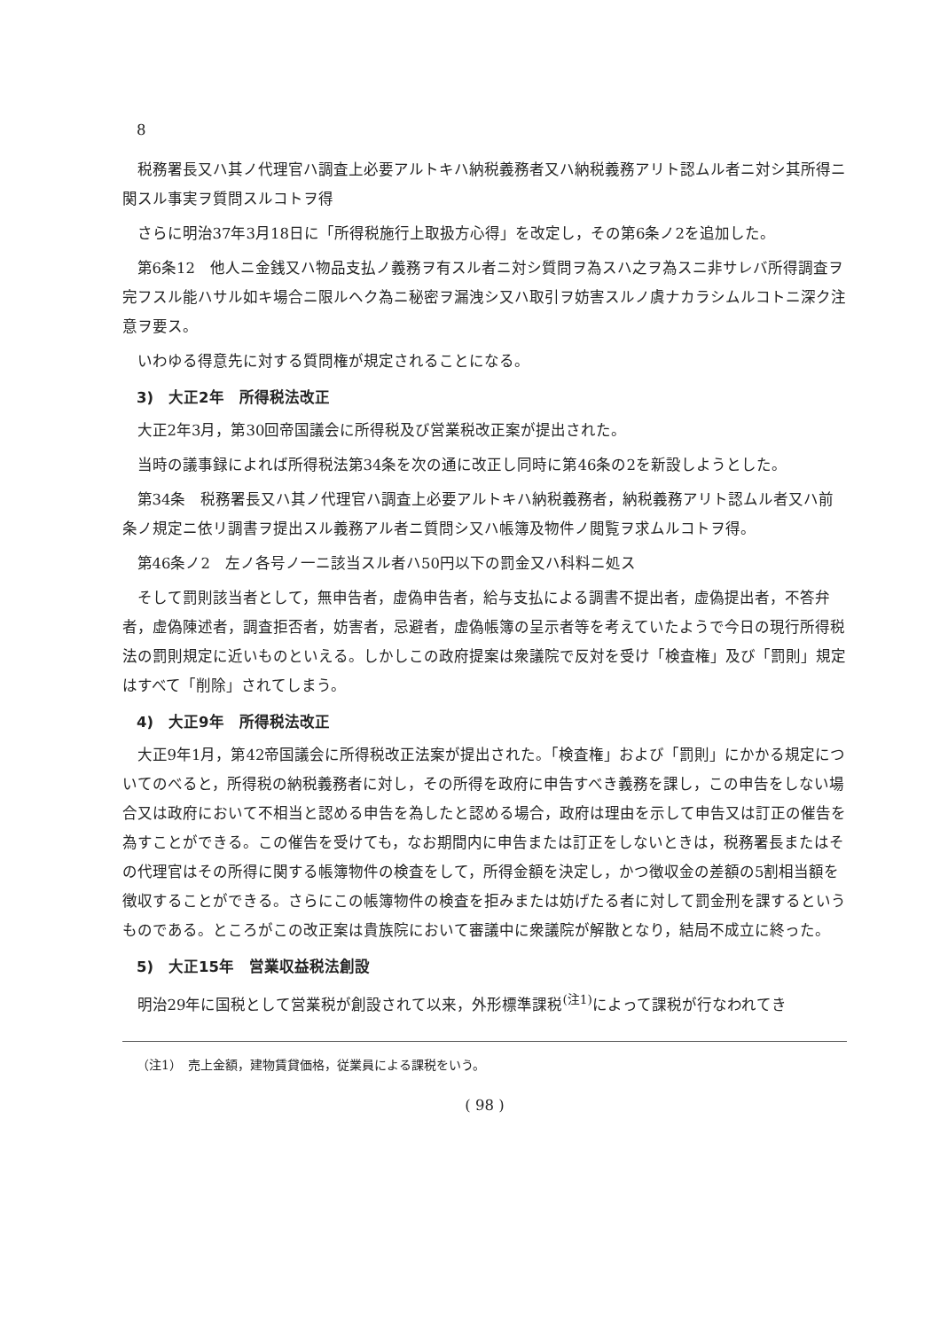8
税務署長又ハ其ノ代理官ハ調査上必要アルトキハ納税義務者又ハ納税義務アリト認ムル者ニ対シ其所得ニ関スル事実ヲ質問スルコトヲ得
さらに明治37年3月18日に「所得税施行上取扱方心得」を改定し，その第6条ノ2を追加した。
第6条12　他人ニ金銭又ハ物品支払ノ義務ヲ有スル者ニ対シ質問ヲ為スハ之ヲ為スニ非サレバ所得調査ヲ完フスル能ハサル如キ場合ニ限ルヘク為ニ秘密ヲ漏洩シ又ハ取引ヲ妨害スルノ虞ナカラシムルコトニ深ク注意ヲ要ス。
いわゆる得意先に対する質問権が規定されることになる。
3)　大正2年　所得税法改正
大正2年3月，第30回帝国議会に所得税及び営業税改正案が提出された。
当時の議事録によれば所得税法第34条を次の通に改正し同時に第46条の2を新設しようとした。
第34条　税務署長又ハ其ノ代理官ハ調査上必要アルトキハ納税義務者，納税義務アリト認ムル者又ハ前条ノ規定ニ依リ調書ヲ提出スル義務アル者ニ質問シ又ハ帳簿及物件ノ閲覧ヲ求ムルコトヲ得。
第46条ノ2　左ノ各号ノ一ニ該当スル者ハ50円以下の罰金又ハ科料ニ処ス
そして罰則該当者として，無申告者，虚偽申告者，給与支払による調書不提出者，虚偽提出者，不答弁者，虚偽陳述者，調査拒否者，妨害者，忌避者，虚偽帳簿の呈示者等を考えていたようで今日の現行所得税法の罰則規定に近いものといえる。しかしこの政府提案は衆議院で反対を受け「検査権」及び「罰則」規定はすべて「削除」されてしまう。
4)　大正9年　所得税法改正
大正9年1月，第42帝国議会に所得税改正法案が提出された。「検査権」および「罰則」にかかる規定についてのべると，所得税の納税義務者に対し，その所得を政府に申告すべき義務を課し，この申告をしない場合又は政府において不相当と認める申告を為したと認める場合，政府は理由を示して申告又は訂正の催告を為すことができる。この催告を受けても，なお期間内に申告または訂正をしないときは，税務署長またはその代理官はその所得に関する帳簿物件の検査をして，所得金額を決定し，かつ徴収金の差額の5割相当額を徴収することができる。さらにこの帳簿物件の検査を拒みまたは妨げたる者に対して罰金刑を課するというものである。ところがこの改正案は貴族院において審議中に衆議院が解散となり，結局不成立に終った。
5)　大正15年　営業収益税法創設
明治29年に国税として営業税が創設されて以来，外形標準課税<sup>(注1)</sup>によって課税が行なわれてき
（注1）　売上金額，建物賃貸価格，従業員による課税をいう。
( 98 )